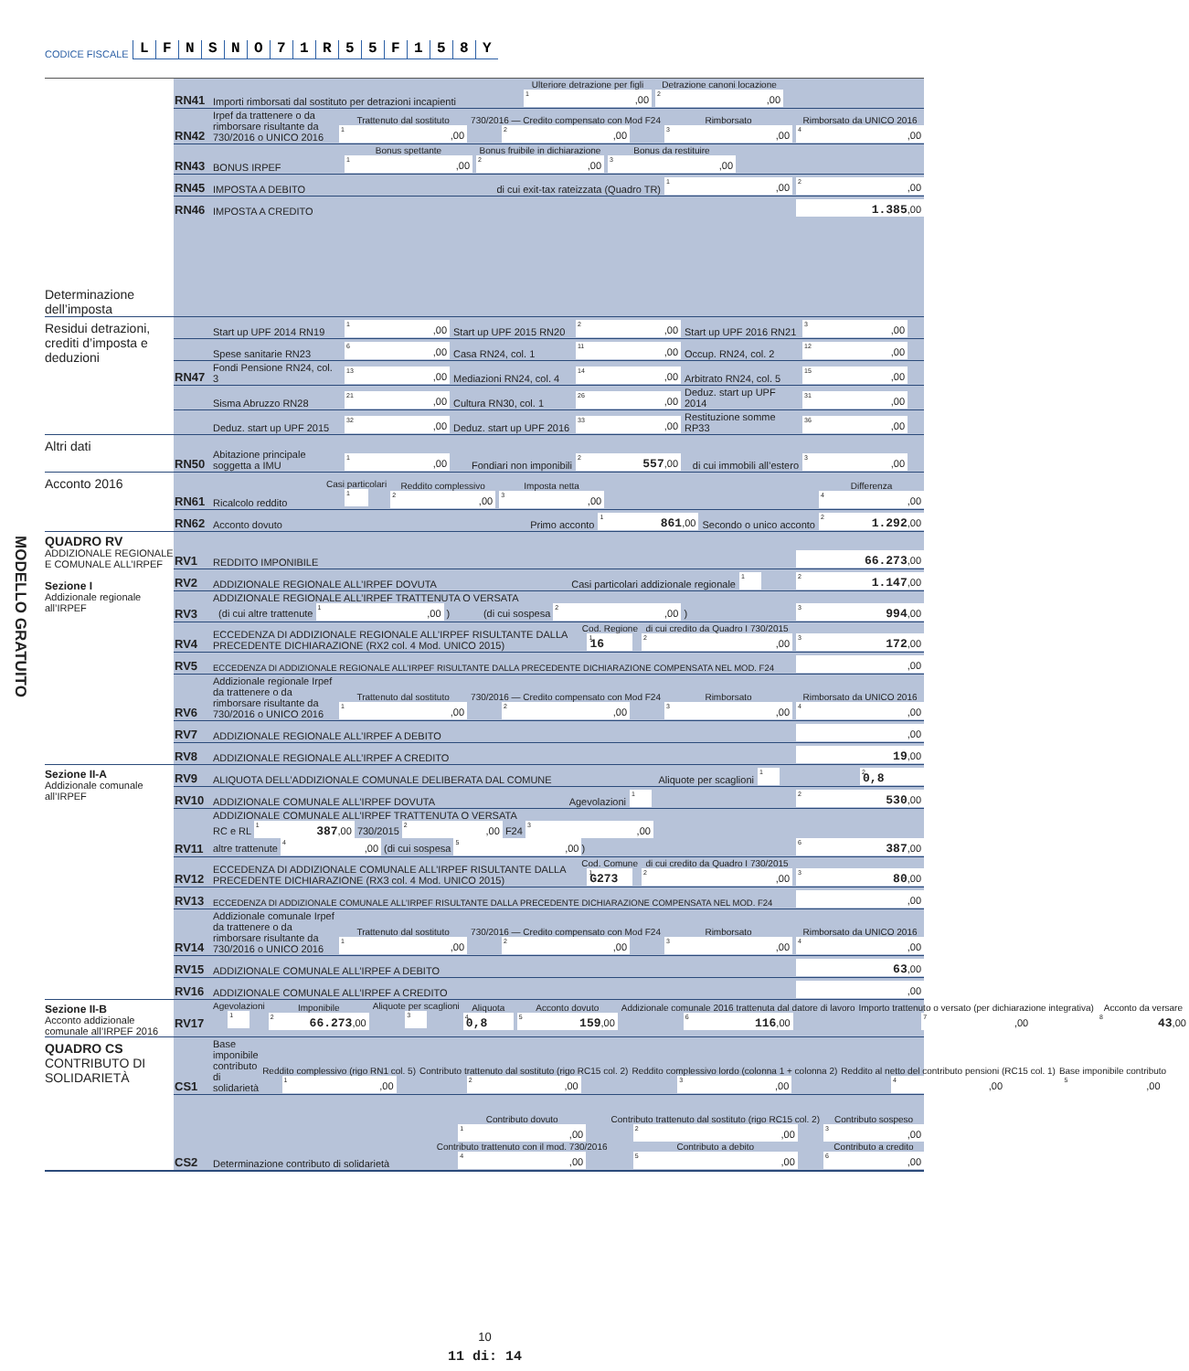CODICE FISCALE LFNSNO 71 R 55 F 158 Y
Determinazione dell’imposta
RN41 Importi rimborsati dal sostituto per detrazioni incapienti Ulteriore detrazione per figli
<sup>1</sup>,00 Detrazione canoni locazione
<sup>2</sup>,00
RN42 Irpef da trattenere o da rimborsare risultante da 730/2016 o UNICO 2016 Trattenuto dal sostituto
<sup>1</sup>,00 730/2016 — Credito compensato con Mod F24
<sup>2</sup>,00 Rimborsato
<sup>3</sup>,00 Rimborsato da UNICO 2016
<sup>4</sup>,00
RN43 BONUS IRPEF Bonus spettante
<sup>1</sup>,00 Bonus fruibile in dichiarazione
<sup>2</sup>,00 Bonus da restituire
<sup>3</sup>,00
RN45 IMPOSTA A DEBITO di cui exit-tax rateizzata (Quadro TR) <sup>1</sup>,00<sup>2</sup>,00
RN46 IMPOSTA A CREDITO 1.385,00
Residui detrazioni, crediti d’imposta e deduzioni
Start up UPF 2014 RN19<sup>1</sup>,00 Start up UPF 2015 RN20<sup>2</sup>,00 Start up UPF 2016 RN21<sup>3</sup>,00
Spese sanitarie RN23<sup>6</sup>,00 Casa RN24, col. 1<sup>11</sup>,00 Occup. RN24, col. 2<sup>12</sup>,00
RN47 Fondi Pensione RN24, col. 3<sup>13</sup>,00 Mediazioni RN24, col. 4<sup>14</sup>,00 Arbitrato RN24, col. 5<sup>15</sup>,00
Sisma Abruzzo RN28<sup>21</sup>,00 Cultura RN30, col. 1<sup>26</sup>,00 Deduz. start up UPF 2014<sup>31</sup>,00
Deduz. start up UPF 2015<sup>32</sup>,00 Deduz. start up UPF 2016<sup>33</sup>,00 Restituzione somme RP33<sup>36</sup>,00
Altri dati
RN50 Abitazione principale soggetta a IMU <sup>1</sup>,00 Fondiari non imponibili <sup>2</sup> 557,00 di cui immobili all’estero <sup>3</sup>,00
Acconto 2016
RN61 Ricalcolo reddito Casi particolari
<sup>1</sup> Reddito complessivo
<sup>2</sup>,00 Imposta netta
<sup>3</sup>,00 Differenza
<sup>4</sup>,00
RN62 Acconto dovuto Primo acconto <sup>1</sup> 861,00 Secondo o unico acconto <sup>2</sup> 1.292,00
MODELLO GRATUITO QUADRO RV
ADDIZIONALE REGIONALE E COMUNALE ALL’IRPEF
Sezione I
Addizionale regionale all’IRPEF
RV1 REDDITO IMPONIBILE 66.273,00
RV2 ADDIZIONALE REGIONALE ALL’IRPEF DOVUTA Casi particolari addizionale regionale <sup>1</sup> <sup>2</sup> 1.147,00
RV3 ADDIZIONALE REGIONALE ALL’IRPEF TRATTENUTA O VERSATA
(di cui altre trattenute <sup>1</sup>,00 ) (di cui sospesa <sup>2</sup>,00 ) <sup>3</sup> 994,00
RV4 ECCEDENZA DI ADDIZIONALE REGIONALE ALL’IRPEF RISULTANTE DALLA PRECEDENTE DICHIARAZIONE (RX2 col. 4 Mod. UNICO 2015) Cod. Regione
<sup>1</sup> 16 di cui credito da Quadro I 730/2015
<sup>2</sup>,00<sup>3</sup> 172,00
RV5 ECCEDENZA DI ADDIZIONALE REGIONALE ALL’IRPEF RISULTANTE DALLA PRECEDENTE DICHIARAZIONE COMPENSATA NEL MOD. F24,00
RV6 Addizionale regionale Irpef da trattenere o da rimborsare risultante da 730/2016 o UNICO 2016 Trattenuto dal sostituto
<sup>1</sup>,00 730/2016 — Credito compensato con Mod F24
<sup>2</sup>,00 Rimborsato
<sup>3</sup>,00 Rimborsato da UNICO 2016
<sup>4</sup>,00
RV7 ADDIZIONALE REGIONALE ALL’IRPEF A DEBITO,00
RV8 ADDIZIONALE REGIONALE ALL’IRPEF A CREDITO 19,00
Sezione II-A
Addizionale comunale all’IRPEF
RV9 ALIQUOTA DELL’ADDIZIONALE COMUNALE DELIBERATA DAL COMUNE Aliquote per scaglioni <sup>1</sup> <sup>2</sup> 0,8
RV10 ADDIZIONALE COMUNALE ALL’IRPEF DOVUTA Agevolazioni <sup>1</sup> <sup>2</sup> 530,00
RV11 ADDIZIONALE COMUNALE ALL’IRPEF TRATTENUTA O VERSATA
RC e RL <sup>1</sup> 387,00 730/2015 <sup>2</sup>,00 F24 <sup>3</sup>,00
altre trattenute <sup>4</sup>,00 (di cui sospesa <sup>5</sup>,00) <sup>6</sup> 387,00
RV12 ECCEDENZA DI ADDIZIONALE COMUNALE ALL’IRPEF RISULTANTE DALLA PRECEDENTE DICHIARAZIONE (RX3 col. 4 Mod. UNICO 2015) Cod. Comune
<sup>1</sup> G273 di cui credito da Quadro I 730/2015
<sup>2</sup>,00<sup>3</sup> 80,00
RV13 ECCEDENZA DI ADDIZIONALE COMUNALE ALL’IRPEF RISULTANTE DALLA PRECEDENTE DICHIARAZIONE COMPENSATA NEL MOD. F24,00
RV14 Addizionale comunale Irpef da trattenere o da rimborsare risultante da 730/2016 o UNICO 2016 Trattenuto dal sostituto
<sup>1</sup>,00 730/2016 — Credito compensato con Mod F24
<sup>2</sup>,00 Rimborsato
<sup>3</sup>,00 Rimborsato da UNICO 2016
<sup>4</sup>,00
RV15 ADDIZIONALE COMUNALE ALL’IRPEF A DEBITO 63,00
RV16 ADDIZIONALE COMUNALE ALL’IRPEF A CREDITO,00
Sezione II-B
Acconto addizionale comunale all’IRPEF 2016
RV17 Agevolazioni
<sup>1</sup> Imponibile
<sup>2</sup> 66.273,00 Aliquote per scaglioni
<sup>3</sup> Aliquota
<sup>4</sup> 0,8 Acconto dovuto
<sup>5</sup> 159,00 Addizionale comunale 2016 trattenuta dal datore di lavoro
<sup>6</sup> 116,00 Importo trattenuto o versato (per dichiarazione integrativa)
<sup>7</sup>,00 Acconto da versare
<sup>8</sup> 43,00
QUADRO CS
CONTRIBUTO DI SOLIDARIETÀ
CS1 Base imponibile contributo di solidarietà Reddito complessivo (rigo RN1 col. 5)
<sup>1</sup>,00 Contributo trattenuto dal sostituto (rigo RC15 col. 2)
<sup>2</sup>,00 Reddito complessivo lordo (colonna 1 + colonna 2)
<sup>3</sup>,00 Reddito al netto del contributo pensioni (RC15 col. 1)
<sup>4</sup>,00 Base imponibile contributo
<sup>5</sup>,00
CS2 Determinazione contributo di solidarietà Contributo dovuto
<sup>1</sup>,00
Contributo trattenuto con il mod. 730/2016
<sup>4</sup>,00 Contributo trattenuto dal sostituto (rigo RC15 col. 2)
<sup>2</sup>,00
Contributo a debito
<sup>5</sup>,00 Contributo sospeso
<sup>3</sup>,00
Contributo a credito
<sup>6</sup>,00
10
11 di: 14